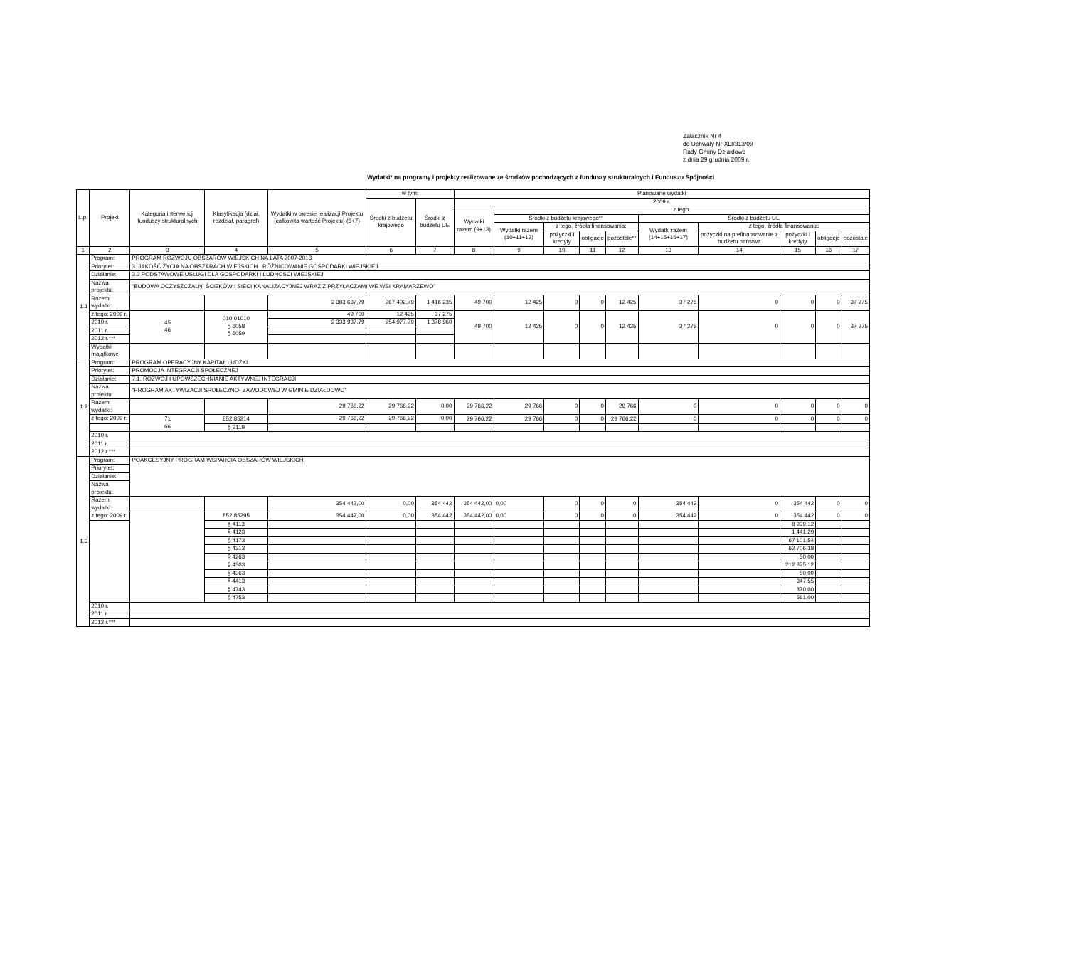Załącznik Nr 4
do Uchwały Nr XLI/313/09
Rady Gminy Działdowo
z dnia 29 grudnia 2009 r.
Wydatki* na programy i projekty realizowane ze środków pochodzących z funduszy strukturalnych i Funduszu Spójności
| L.p. | Projekt | Kategoria interwencji funduszy strukturalnych | Klasyfikacja (dział, rozdział, paragraf) | Wydatki w okresie realizacji Projektu (całkowita wartość Projektu) (6+7) | w tym: | | Planowane wydatki | | | | | | | | | |
| --- | --- | --- | --- | --- | --- | --- | --- | --- | --- | --- | --- | --- | --- | --- | --- | --- |
| | | | | | Środki z budżetu krajowego | Środki z budżetu UE | 2009 r. | | | | | | | | | |
| | | | | | | | Wydatki razem (9+13) | z tego: | | | | | | | | |
| | | | | | | | | Środki z budżetu krajowego** | | | | Środki z budżetu UE | | | | |
| | | | | | | | | Wydatki razem (10+11+12) | z tego, źródła finansowania: | | | Wydatki razem (14+15+16+17) | z tego, źródła finansowania: | | | |
| | | | | | | | | | pożyczki i kredyty | obligacje | pozostałe** | | pożyczki na prefinansowanie z budżetu państwa | pożyczki i kredyty | obligacje | pozostałe |
| 1 | 2 | 3 | 4 | 5 | 6 | 7 | 8 | 9 | 10 | 11 | 12 | 13 | 14 | 15 | 16 | 17 |
| 1.1 | Program: | PROGRAM ROZWOJU OBSZARÓW WIEJSKICH NA LATA 2007-2013 | | | | | | | | | | | | | | |
| | Priorytet: | 3. JAKOŚĆ ŻYCIA NA OBSZARACH WIEJSKICH I RÓŻNICOWANIE GOSPODARKI WIEJSKIEJ | | | | | | | | | | | | | | |
| | Działanie: | 3.3 PODSTAWOWE USŁUGI DLA GOSPODARKI I LUDNOŚCI WIEJSKIEJ | | | | | | | | | | | | | | |
| | Nazwa projektu: | "BUDOWA OCZYSZCZALNI ŚCIEKÓW I SIECI KANALIZACYJNEJ WRAZ Z PRZYŁĄCZAMI WE WSI KRAMARZEWO" | | | | | | | | | | | | | | |
| | Razem wydatki: | | | 2 383 637,79 | 967 402,79 | 1 416 235 | 49 700 | 12 425 | 0 | 0 | 12 425 | 37 275 | 0 | 0 | 0 | 37 275 |
| | z tego: 2009 r. | 45 46 | 010 01010 § 6058 § 6059 | 49 700 | 12 425 | 37 275 | 49 700 | 12 425 | 0 | 0 | 12 425 | 37 275 | 0 | 0 | 0 | 37 275 |
| | 2010 r. | | | 2 333 937,79 | 954 977,79 | 1 378 960 | | | | | | | | | | |
| | 2011 r. | | | | | | | | | | | | | | | |
| | 2012 r.*** | | | | | | | | | | | | | | | |
| | Wydatki majątkowe | | | | | | | | | | | | | | | |
| 1.2 | Program: | PROGRAM OPERACYJNY KAPITAŁ LUDZKI | | | | | | | | | | | | | | |
| | Priorytet: | PROMOCJA INTEGRACJI SPOŁECZNEJ | | | | | | | | | | | | | | |
| | Działanie: | 7.1. ROZWÓJ I UPOWSZECHNIANIE AKTYWNEJ INTEGRACJI | | | | | | | | | | | | | | |
| | Nazwa projektu: | "PROGRAM AKTYWIZACJI SPOŁECZNO- ZAWODOWEJ W GMINIE DZIAŁDOWO" | | | | | | | | | | | | | | |
| | Razem wydatki: | | | 29 766,22 | 29 766,22 | 0,00 | 29 766,22 | 29 766 | 0 | 0 | 29 766 | 0 | 0 | 0 | 0 | 0 |
| | z tego: 2009 r. | 71 66 | 852 85214 | 29 766,22 | 29 766,22 | 0,00 | 29 766,22 | 29 766 | 0 | 0 | 29 766,22 | 0 | 0 | 0 | 0 | 0 |
| | | | § 3119 | | | | | | | | | | | | | |
| | 2010 r. | | | | | | | | | | | | | | | |
| | 2011 r. | | | | | | | | | | | | | | | |
| | 2012 r.*** | | | | | | | | | | | | | | | |
| 1.3 | Program: | POAKCESYJNY PROGRAM WSPARCIA OBSZARÓW WIEJSKICH | | | | | | | | | | | | | | |
| | Priorytet: | | | | | | | | | | | | | | | |
| | Działanie: | | | | | | | | | | | | | | | |
| | Nazwa projektu: | | | | | | | | | | | | | | | |
| | Razem wydatki: | | | 354 442,00 | 0,00 | 354 442 | 354 442,00 | 0,00 | 0 | 0 | 0 | 354 442 | 0 | 354 442 | 0 | 0 |
| | z tego: 2009 r. | | 852 85295 | 354 442,00 | 0,00 | 354 442 | 354 442,00 | 0,00 | 0 | 0 | 0 | 354 442 | 0 | 354 442 | 0 | 0 |
| | | | § 4113 | | | | | | | | | | | 8 939,12 | | |
| | | | § 4123 | | | | | | | | | | | 1 441,29 | | |
| | | | § 4173 | | | | | | | | | | | 67 101,54 | | |
| | | | § 4213 | | | | | | | | | | | 62 706,38 | | |
| | | | § 4263 | | | | | | | | | | | 50,00 | | |
| | | | § 4303 | | | | | | | | | | | 212 375,12 | | |
| | | | § 4363 | | | | | | | | | | | 50,00 | | |
| | | | § 4413 | | | | | | | | | | | 347,55 | | |
| | | | § 4743 | | | | | | | | | | | 870,00 | | |
| | | | § 4753 | | | | | | | | | | | 561,00 | | |
| | 2010 r. | | | | | | | | | | | | | | | |
| | 2011 r. | | | | | | | | | | | | | | | |
| | 2012 r.*** | | | | | | | | | | | | | | | |